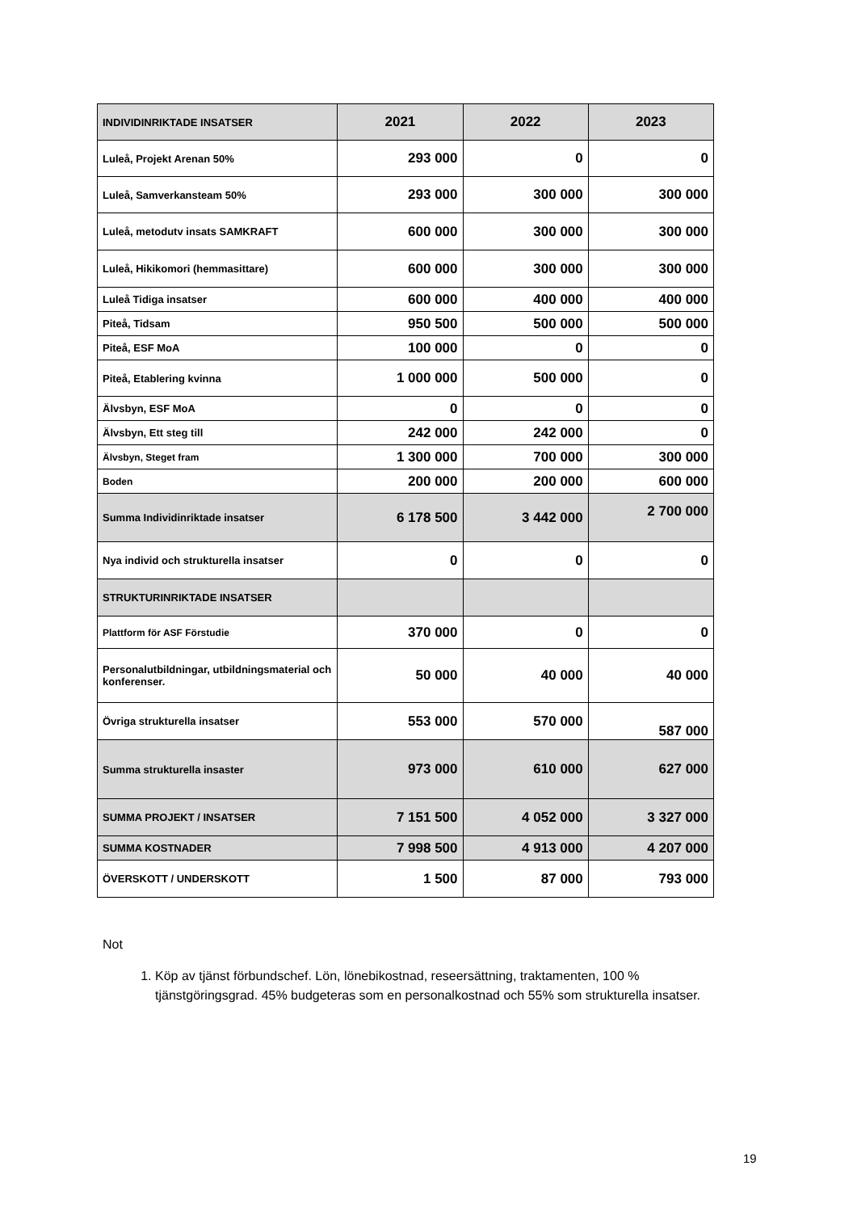| INDIVIDINRIKTADE INSATSER | 2021 | 2022 | 2023 |
| --- | --- | --- | --- |
| Luleå, Projekt Arenan 50% | 293 000 | 0 | 0 |
| Luleå, Samverkansteam 50% | 293 000 | 300 000 | 300 000 |
| Luleå, metodutv insats SAMKRAFT | 600 000 | 300 000 | 300 000 |
| Luleå, Hikikomori (hemmasittare) | 600 000 | 300 000 | 300 000 |
| Luleå Tidiga insatser | 600 000 | 400 000 | 400 000 |
| Piteå, Tidsam | 950 500 | 500 000 | 500 000 |
| Piteå, ESF MoA | 100 000 | 0 | 0 |
| Piteå, Etablering kvinna | 1 000 000 | 500 000 | 0 |
| Älvsbyn, ESF MoA | 0 | 0 | 0 |
| Älvsbyn, Ett steg till | 242 000 | 242 000 | 0 |
| Älvsbyn, Steget fram | 1 300 000 | 700 000 | 300 000 |
| Boden | 200 000 | 200 000 | 600 000 |
| Summa Individinriktade insatser | 6 178 500 | 3 442 000 | 2 700 000 |
| Nya individ och strukturella insatser | 0 | 0 | 0 |
| STRUKTURINRIKTADE INSATSER | | | |
| Plattform för ASF Förstudie | 370 000 | 0 | 0 |
| Personalutbildningar, utbildningsmaterial och konferenser. | 50 000 | 40 000 | 40 000 |
| Övriga strukturella insatser | 553 000 | 570 000 | 587 000 |
| Summa strukturella insaster | 973 000 | 610 000 | 627 000 |
| SUMMA PROJEKT / INSATSER | 7 151 500 | 4 052 000 | 3 327 000 |
| SUMMA KOSTNADER | 7 998 500 | 4 913 000 | 4 207 000 |
| ÖVERSKOTT / UNDERSKOTT | 1 500 | 87 000 | 793 000 |
Not
1. Köp av tjänst förbundschef. Lön, lönebikostnad, reseersättning, traktamenten, 100 % tjänstgöringsgrad. 45% budgeteras som en personalkostnad och 55% som strukturella insatser.
19